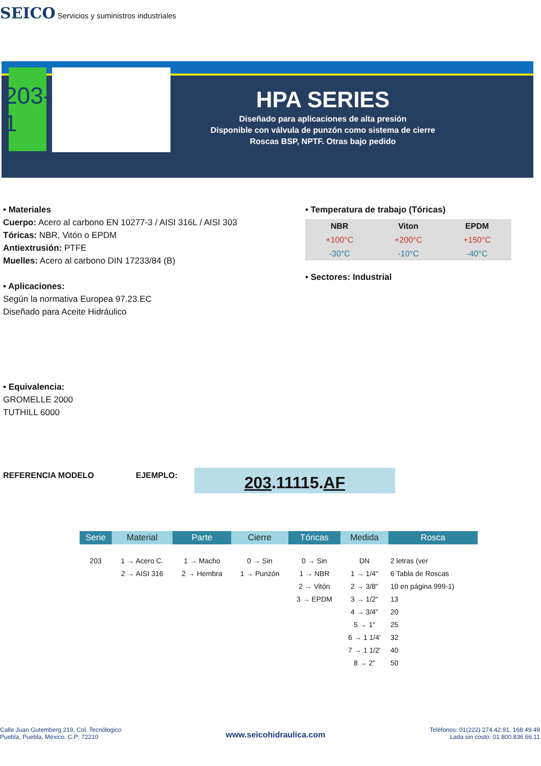SEICO Servicios y suministros industriales
203-1
HPA SERIES
Diseñado para aplicaciones de alta presión
Disponible con válvula de punzón como sistema de cierre
Roscas BSP, NPTF. Otras bajo pedido
• Materiales
Cuerpo: Acero al carbono EN 10277-3 / AISI 316L / AISI 303
Tóricas: NBR, Vitón o EPDM
Antiextrusión: PTFE
Muelles: Acero al carbono DIN 17233/84 (B)
• Aplicaciones:
Según la normativa Europea 97.23.EC
Diseñado para Aceite Hidráulico
• Temperatura de trabajo (Tóricas)
| NBR | Viton | EPDM |
| --- | --- | --- |
| +100°C | +200°C | +150°C |
| -30°C | -10°C | -40°C |
• Sectores: Industrial
• Equivalencia:
GROMELLE 2000
TUTHILL 6000
REFERENCIA MODELO EJEMPLO: 203.11115.AF
| Serie | Material | Parte | Cierre | Tóricas | Medida | Rosca |
| --- | --- | --- | --- | --- | --- | --- |
| 203 | 1 → Acero C. 2 → AISI 316 | 1 → Macho 2 → Hembra | 0 → Sin 1 → Punzón | 0 → Sin 1 → NBR 2 → Vitón 3 → EPDM | DN 1 → 1/4" 2 → 3/8" 3 → 1/2" 4 → 3/4" 5 → 1" 6 → 1 1/4' 7 → 1 1/2' 8 → 2" | 2 letras (ver 6 Tabla de Roscas 10 en página 999-1) 13 20 25 32 40 50 |
Calle Juan Gutemberg 219, Col. Tecnólogico
Puebla, Puebla, México. C.P: 72210
www.seicohidraulica.com
Teléfonos: 01(222) 274.42.91, 168.49.49
Lada sin costo: 01 800.836.66.11